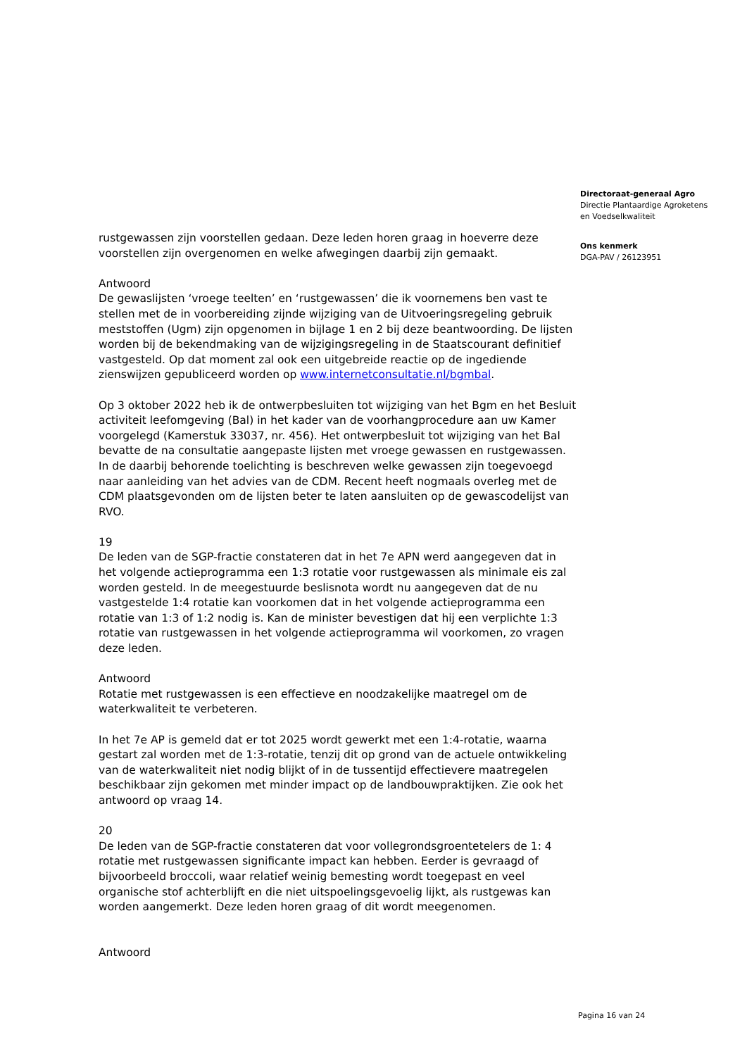Directoraat-generaal Agro
Directie Plantaardige Agroketens
en Voedselkwaliteit
Ons kenmerk
DGA-PAV / 26123951
rustgewassen zijn voorstellen gedaan. Deze leden horen graag in hoeverre deze voorstellen zijn overgenomen en welke afwegingen daarbij zijn gemaakt.
Antwoord
De gewaslijsten ‘vroege teelten’ en ‘rustgewassen’ die ik voornemens ben vast te stellen met de in voorbereiding zijnde wijziging van de Uitvoeringsregeling gebruik meststoffen (Ugm) zijn opgenomen in bijlage 1 en 2 bij deze beantwoording. De lijsten worden bij de bekendmaking van de wijzigingsregeling in de Staatscourant definitief vastgesteld. Op dat moment zal ook een uitgebreide reactie op de ingediende zienswijzen gepubliceerd worden op www.internetconsultatie.nl/bgmbal.
Op 3 oktober 2022 heb ik de ontwerpbesluiten tot wijziging van het Bgm en het Besluit activiteit leefomgeving (Bal) in het kader van de voorhangprocedure aan uw Kamer voorgelegd (Kamerstuk 33037, nr. 456). Het ontwerpbesluit tot wijziging van het Bal bevatte de na consultatie aangepaste lijsten met vroege gewassen en rustgewassen. In de daarbij behorende toelichting is beschreven welke gewassen zijn toegevoegd naar aanleiding van het advies van de CDM. Recent heeft nogmaals overleg met de CDM plaatsgevonden om de lijsten beter te laten aansluiten op de gewascodelijst van RVO.
19
De leden van de SGP-fractie constateren dat in het 7e APN werd aangegeven dat in het volgende actieprogramma een 1:3 rotatie voor rustgewassen als minimale eis zal worden gesteld. In de meegestuurde beslisnota wordt nu aangegeven dat de nu vastgestelde 1:4 rotatie kan voorkomen dat in het volgende actieprogramma een rotatie van 1:3 of 1:2 nodig is. Kan de minister bevestigen dat hij een verplichte 1:3 rotatie van rustgewassen in het volgende actieprogramma wil voorkomen, zo vragen deze leden.
Antwoord
Rotatie met rustgewassen is een effectieve en noodzakelijke maatregel om de waterkwaliteit te verbeteren.
In het 7e AP is gemeld dat er tot 2025 wordt gewerkt met een 1:4-rotatie, waarna gestart zal worden met de 1:3-rotatie, tenzij dit op grond van de actuele ontwikkeling van de waterkwaliteit niet nodig blijkt of in de tussentijd effectievere maatregelen beschikbaar zijn gekomen met minder impact op de landbouwpraktijken. Zie ook het antwoord op vraag 14.
20
De leden van de SGP-fractie constateren dat voor vollegrondsgroentetelers de 1: 4 rotatie met rustgewassen significante impact kan hebben. Eerder is gevraagd of bijvoorbeeld broccoli, waar relatief weinig bemesting wordt toegepast en veel organische stof achterblijft en die niet uitspoelingsgevoelig lijkt, als rustgewas kan worden aangemerkt. Deze leden horen graag of dit wordt meegenomen.
Antwoord
Pagina 16 van 24